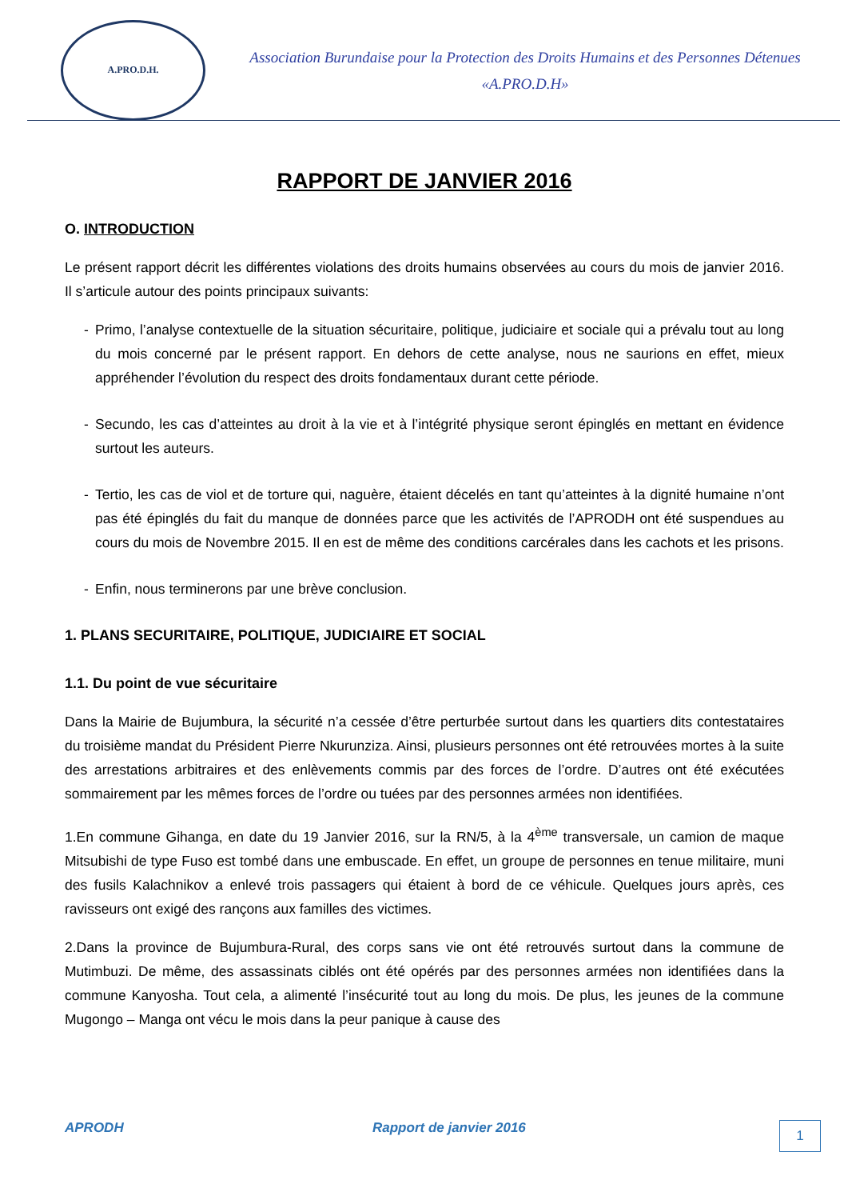A.PRO.D.H.
Association Burundaise pour la Protection des Droits Humains et des Personnes Détenues «A.PRO.D.H»
RAPPORT DE JANVIER 2016
O. INTRODUCTION
Le présent rapport décrit les différentes violations des droits humains observées au cours du mois de janvier 2016. Il s’articule autour des points principaux suivants:
- Primo, l’analyse contextuelle de la situation sécuritaire, politique, judiciaire et sociale qui a prévalu tout au long du mois concerné par le présent rapport. En dehors de cette analyse, nous ne saurions en effet, mieux appréhender l’évolution du respect des droits fondamentaux durant cette période.
- Secundo, les cas d’atteintes au droit à la vie et à l’intégrité physique seront épinglés en mettant en évidence surtout les auteurs.
- Tertio, les cas de viol et de torture qui, naguère, étaient décelés en tant qu’atteintes à la dignité humaine n’ont pas été épinglés du fait du manque de données parce que les activités de l’APRODH ont été suspendues au cours du mois de Novembre 2015. Il en est de même des conditions carcérales dans les cachots et les prisons.
- Enfin, nous terminerons par une brève conclusion.
1. PLANS SECURITAIRE, POLITIQUE, JUDICIAIRE ET SOCIAL
1.1. Du point de vue sécuritaire
Dans la Mairie de Bujumbura, la sécurité n’a cessée d’être perturbée surtout dans les quartiers dits contestataires du troisième mandat du Président Pierre Nkurunziza. Ainsi, plusieurs personnes ont été retrouvées mortes à la suite des arrestations arbitraires et des enlèvements commis par des forces de l’ordre. D’autres ont été exécutées sommairement par les mêmes forces de l’ordre ou tuées par des personnes armées non identifiées.
1.En commune Gihanga, en date du 19 Janvier 2016, sur la RN/5, à la 4<sup>ème</sup> transversale, un camion de maque Mitsubishi de type Fuso est tombé dans une embuscade. En effet, un groupe de personnes en tenue militaire, muni des fusils Kalachnikov a enlevé trois passagers qui étaient à bord de ce véhicule. Quelques jours après, ces ravisseurs ont exigé des rançons aux familles des victimes.
2.Dans la province de Bujumbura-Rural, des corps sans vie ont été retrouvés surtout dans la commune de Mutimbuzi. De même, des assassinats ciblés ont été opérés par des personnes armées non identifiées dans la commune Kanyosha. Tout cela, a alimenté l’insécurité tout au long du mois. De plus, les jeunes de la commune Mugongo – Manga ont vécu le mois dans la peur panique à cause des
APRODH Rapport de janvier 2016
1